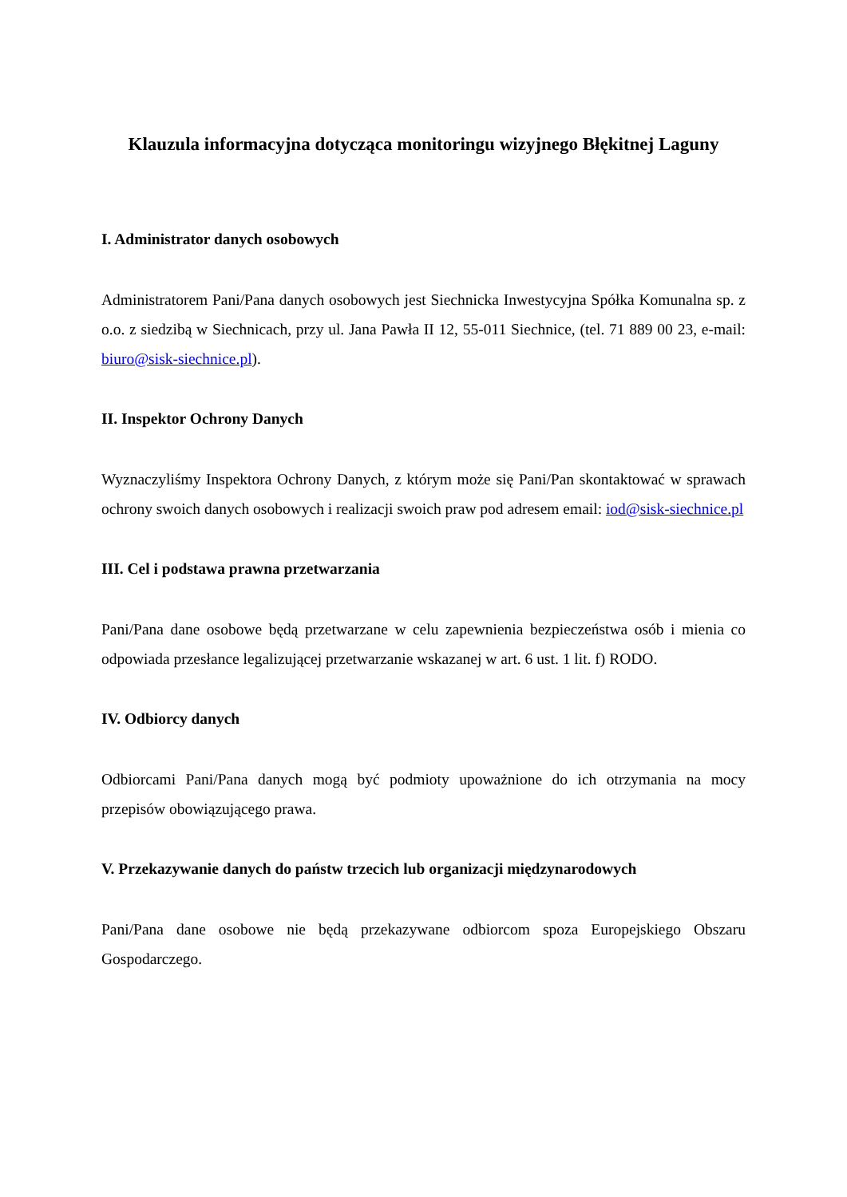Klauzula informacyjna dotycząca monitoringu wizyjnego Błękitnej Laguny
I. Administrator danych osobowych
Administratorem Pani/Pana danych osobowych jest Siechnicka Inwestycyjna Spółka Komunalna sp. z o.o. z siedzibą w Siechnicach, przy ul. Jana Pawła II 12, 55-011 Siechnice, (tel. 71 889 00 23, e-mail: biuro@sisk-siechnice.pl).
II. Inspektor Ochrony Danych
Wyznaczyliśmy Inspektora Ochrony Danych, z którym może się Pani/Pan skontaktować w sprawach ochrony swoich danych osobowych i realizacji swoich praw pod adresem email: iod@sisk-siechnice.pl
III. Cel i podstawa prawna przetwarzania
Pani/Pana dane osobowe będą przetwarzane w celu zapewnienia bezpieczeństwa osób i mienia co odpowiada przesłance legalizującej przetwarzanie wskazanej w art. 6 ust. 1 lit. f) RODO.
IV. Odbiorcy danych
Odbiorcami Pani/Pana danych mogą być podmioty upoważnione do ich otrzymania na mocy przepisów obowiązującego prawa.
V. Przekazywanie danych do państw trzecich lub organizacji międzynarodowych
Pani/Pana dane osobowe nie będą przekazywane odbiorcom spoza Europejskiego Obszaru Gospodarczego.